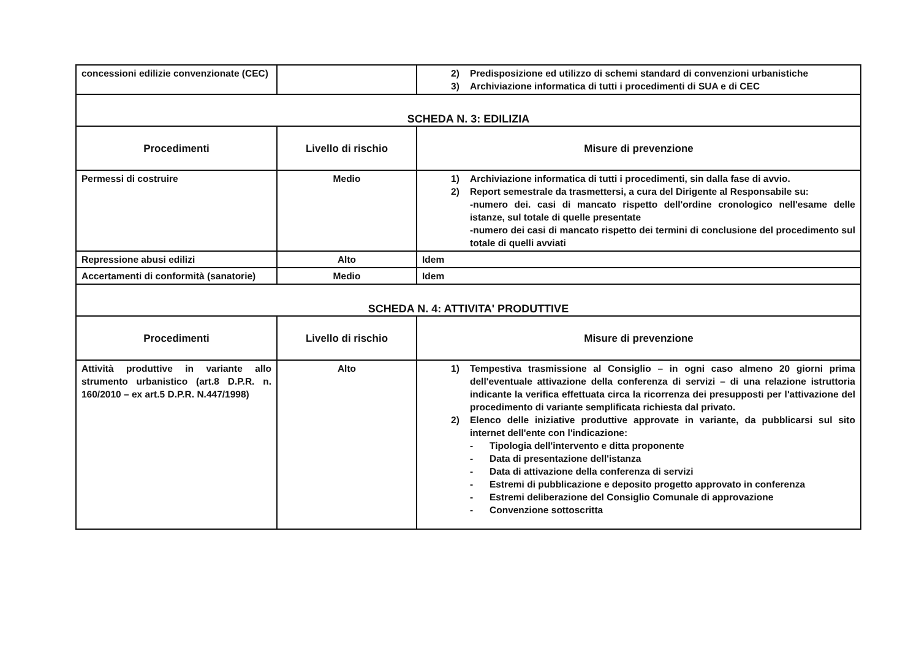| concessioni edilizie convenzionate (CEC) | | 2) Predisposizione ed utilizzo di schemi standard di convenzioni urbanistiche 3) Archiviazione informatica di tutti i procedimenti di SUA e di CEC |
| SCHEDA N. 3: EDILIZIA | | |
| Procedimenti | Livello di rischio | Misure di prevenzione |
| Permessi di costruire | Medio | 1) Archiviazione informatica di tutti i procedimenti, sin dalla fase di avvio. 2) Report semestrale da trasmettersi, a cura del Dirigente al Responsabile su: -numero dei. casi di mancato rispetto dell'ordine cronologico nell'esame delle istanze, sul totale di quelle presentate -numero dei casi di mancato rispetto dei termini di conclusione del procedimento sul totale di quelli avviati |
| Repressione abusi edilizi | Alto | Idem |
| Accertamenti di conformità (sanatorie) | Medio | Idem |
| SCHEDA N. 4: ATTIVITA' PRODUTTIVE | | |
| Procedimenti | Livello di rischio | Misure di prevenzione |
| Attività produttive in variante allo strumento urbanistico (art.8 D.P.R. n. 160/2010 – ex art.5 D.P.R. N.447/1998) | Alto | 1) Tempestiva trasmissione al Consiglio – in ogni caso almeno 20 giorni prima dell'eventuale attivazione della conferenza di servizi – di una relazione istruttoria indicante la verifica effettuata circa la ricorrenza dei presupposti per l'attivazione del procedimento di variante semplificata richiesta dal privato. 2) Elenco delle iniziative produttive approvate in variante, da pubblicarsi sul sito internet dell'ente con l'indicazione: - Tipologia dell'intervento e ditta proponente - Data di presentazione dell'istanza - Data di attivazione della conferenza di servizi - Estremi di pubblicazione e deposito progetto approvato in conferenza - Estremi deliberazione del Consiglio Comunale di approvazione - Convenzione sottoscritta |